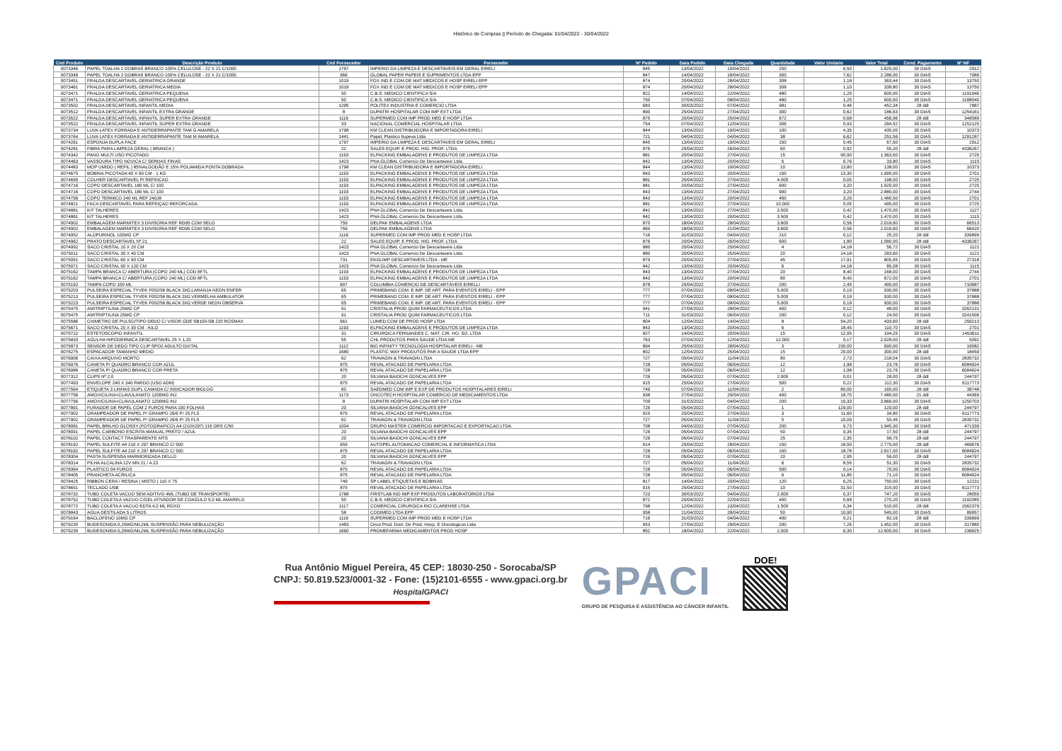Histórico de Compras || Período de Chegada: 01/04/2022 - 30/04/2022
| Cód Produto | Descrição Produto | Cód Fornecedor | Fornecedor | Nº Pedido | Data Pedido | Data Chegada | Quantidade | Valor Unitário | Valor Total | Cond. Pagamento | Nº NF |
| --- | --- | --- | --- | --- | --- | --- | --- | --- | --- | --- | --- |
| 0073346 | PAPEL TOALHA 2 DOBRAS BRANCO 100% CELULOSE - 22 X 21 C/1000 | 1797 | IMPERIO DA LIMPEZA E DESCARTAVEIS EM GERAL EIRELI | 845 | 13/04/2022 | 19/04/2022 | 250 | 6,50 | 1.625,00 | 30 DIAS | 2912 |
| 0073346 | PAPEL TOALHA 2 DOBRAS BRANCO 100% CELULOSE - 22 X 21 C/1000 | 966 | GLOBAL PAPER PAPEIS E SUPRIMENTOS LTDA EPP | 847 | 14/04/2022 | 18/04/2022 | 300 | 7,62 | 2.286,00 | 30 DIAS | 7989 |
| 0073451 | FRALDA DESCARTAVEL GERIATRICA GRANDE | 1019 | FOX IND E COM DE MAT MEDICOS E HOSP EIRELI EPP | 874 | 20/04/2022 | 28/04/2022 | 308 | 1,18 | 363,44 | 30 DIAS | 13750 |
| 0073461 | FRALDA DESCARTAVEL GERIATRICA MEDIA | 1019 | FOX IND E COM DE MAT MEDICOS E HOSP EIRELI EPP | 874 | 20/04/2022 | 28/04/2022 | 308 | 1,10 | 338,80 | 30 DIAS | 13750 |
| 0073471 | FRALDA DESCARTAVEL GERIATRICA PEQUENA | 50 | C.B.S. MEDICO CIENTIFICA S/A | 822 | 14/04/2022 | 22/04/2022 | 480 | 1,25 | 600,00 | 30 DIAS | 1191946 |
| 0073471 | FRALDA DESCARTAVEL GERIATRICA PEQUENA | 50 | C.B.S. MEDICO CIENTIFICA S/A | 750 | 07/04/2022 | 08/04/2022 | 480 | 1,25 | 600,00 | 30 DIAS | 1188040 |
| 0073502 | FRALDA DESCARTAVEL INFANTIL MEDIA | 1295 | POLITEX INDUSTRIA E COMERCIO LTDA | 683 | 30/03/2022 | 07/04/2022 | 981 | 0,46 | 452,34 | 28 ddl | 7887 |
| 0073512 | FRALDA DESCARTAVEL INFANTIL EXTRA GRANDE | 8 | DUPATRI HOSPITALAR COM IMP EXT LTDA | 890 | 25/04/2022 | 27/04/2022 | 300 | 0,62 | 186,63 | 30 DIAS | 1254161 |
| 0073522 | FRALDA DESCARTAVEL INFANTIL SUPER EXTRA GRANDE | 1116 | SUPERMED COM IMP PROD MED E HOSP LTDA | 875 | 20/04/2022 | 25/04/2022 | 672 | 0,68 | 456,96 | 28 ddl | 348589 |
| 0073522 | FRALDA DESCARTAVEL INFANTIL SUPER EXTRA GRANDE | 33 | NACIONAL COMERCIAL HOSPITALAR LTDA | 754 | 07/04/2022 | 12/04/2022 | 306 | 0,93 | 284,52 | 30 DIAS | 1252125 |
| 0073734 | LUVA LATEX FORRADA E ANTIDERRAPANTE TAM G AMARELA | 1798 | KM CLEAN DISTRIBUIDORA E IMPORTADORA EIRELI | 844 | 13/04/2022 | 19/04/2022 | 100 | 4,35 | 435,00 | 30 DIAS | 10373 |
| 0073764 | LUVA LATEX FORRADA E ANTIDERRAPANTE TAM M AMARELA | 1441 | Papel, Plastico Itupeva Ltda | 721 | 04/04/2022 | 04/04/2022 | 38 | 6,62 | 251,56 | 30 DIAS | 1291287 |
| 0074261 | ESPONJA DUPLA FACE | 1797 | IMPERIO DA LIMPEZA E DESCARTAVEIS EM GERAL EIRELI | 845 | 13/04/2022 | 19/04/2022 | 150 | 0,45 | 67,50 | 30 DIAS | 2912 |
| 0074281 | FIBRA PARA LIMPEZA GERAL ( BRANCA ) | 22 | SALES EQUIP. E PROD. HIG. PROF. LTDA | 876 | 20/04/2022 | 26/04/2022 | 60 | 0,92 | 55,20 | 28 ddl | 4336267 |
| 0074342 | PANO MULTI USO PICOTADO | 1193 | ELPACKING EMBALAGENS E PRODUTOS DE LIMPEZA LTDA | 881 | 20/04/2022 | 27/04/2022 | 15 | 90,90 | 1.363,50 | 30 DIAS | 2725 |
| 0074463 | VASSOURA TIPO NOVICA C/ SERDAS FINAS | 1423 | PNA GLOBAL Comercio De Descartaveis Ltda | 842 | 13/04/2022 | 20/04/2022 | 5 | 6,76 | 33,80 | 30 DIAS | 1115 |
| 0074483 | MOP UMIDO ( REFIL ) 85%ALGODÃO E 15% POLIAMIDA PONTA DOBRADA | 1798 | KM CLEAN DISTRIBUIDORA E IMPORTADORA EIRELI | 844 | 13/04/2022 | 19/04/2022 | 10 | 13,80 | 138,00 | 30 DIAS | 10373 |
| 0074675 | BOBINA PICOTADA 40 X 60 CM - 1 KG | 1193 | ELPACKING EMBALAGENS E PRODUTOS DE LIMPEZA LTDA | 843 | 13/04/2022 | 20/04/2022 | 150 | 13,30 | 1.995,00 | 30 DIAS | 2701 |
| 0074695 | COLHER DESCARTAVEL P/ REFEICAO | 1193 | ELPACKING EMBALAGENS E PRODUTOS DE LIMPEZA LTDA | 881 | 20/04/2022 | 27/04/2022 | 4.000 | 0,05 | 198,00 | 30 DIAS | 2725 |
| 0074716 | COPO DESCARTAVEL 180 ML C/ 100 | 1193 | ELPACKING EMBALAGENS E PRODUTOS DE LIMPEZA LTDA | 881 | 20/04/2022 | 27/04/2022 | 600 | 3,20 | 1.920,00 | 30 DIAS | 2725 |
| 0074716 | COPO DESCARTAVEL 180 ML C/ 100 | 1193 | ELPACKING EMBALAGENS E PRODUTOS DE LIMPEZA LTDA | 843 | 13/04/2022 | 27/04/2022 | 900 | 3,20 | 2.880,00 | 30 DIAS | 2744 |
| 0074756 | COPO TERMICO 240 ML REF 240J8 | 1193 | ELPACKING EMBALAGENS E PRODUTOS DE LIMPEZA LTDA | 843 | 13/04/2022 | 20/04/2022 | 450 | 3,29 | 1.480,50 | 30 DIAS | 2701 |
| 0074821 | FACA DESCARTAVEL PARA REFEIÇAO REFORCADA | 1193 | ELPACKING EMBALAGENS E PRODUTOS DE LIMPEZA LTDA | 881 | 20/04/2022 | 27/04/2022 | 10.000 | 0,05 | 495,00 | 30 DIAS | 2725 |
| 0074881 | KIT TALHERES | 1423 | PNA GLOBAL Comercio De Descartaveis Ltda | 842 | 13/04/2022 | 27/04/2022 | 3.500 | 0,42 | 1.470,00 | 30 DIAS | 1127 |
| 0074881 | KIT TALHERES | 1423 | PNA GLOBAL Comercio De Descartaveis Ltda | 842 | 13/04/2022 | 20/04/2022 | 3.500 | 0,42 | 1.470,00 | 30 DIAS | 1115 |
| 0074902 | EMBALAGEM MARMITEX 3 DIVISORIA REF RD95 COM SELO | 759 | DELPAK EMBALAGENS LTDA | 870 | 18/04/2022 | 28/04/2022 | 3.600 | 0,56 | 2.019,60 | 30 DIAS | 66513 |
| 0074902 | EMBALAGEM MARMITEX 3 DIVISORIA REF RD95 COM SELO | 759 | DELPAK EMBALAGENS LTDA | 869 | 18/04/2022 | 21/04/2022 | 3.600 | 0,56 | 2.019,60 | 30 DIAS | 66420 |
| 0074952 | ALOPURINOL 100MG CP | 1116 | SUPERMED COM IMP PROD MED E HOSP LTDA | 716 | 31/03/2022 | 04/04/2022 | 210 | 0,12 | 25,20 | 28 ddl | 339899 |
| 0074962 | PRATO DESCARTAVEL Nº 21 | 22 | SALES EQUIP. E PROD. HIG. PROF. LTDA | 876 | 20/04/2022 | 26/04/2022 | 600 | 1,80 | 1.080,00 | 28 ddl | 4336267 |
| 0074992 | SACO CRISTAL 10 X 20 CM | 1423 | PNA GLOBAL Comercio De Descartaveis Ltda | 880 | 20/04/2022 | 25/04/2022 | 4 | 14,18 | 56,72 | 30 DIAS | 1121 |
| 0075011 | SACO CRISTAL 30 X 40 CM | 1423 | PNA GLOBAL Comercio De Descartaveis Ltda | 880 | 20/04/2022 | 25/04/2022 | 20 | 14,18 | 283,60 | 30 DIAS | 1121 |
| 0075051 | SACO CRISTAL 60 X 90 CM | 731 | EKOLIMP DESCARTAVEIS LTDA - ME | 879 | 20/04/2022 | 27/04/2022 | 45 | 17,91 | 805,95 | 30 DIAS | 27318 |
| 0075071 | SACO CRISTAL 90 X 120 CM | 1423 | PNA GLOBAL Comercio De Descartaveis Ltda | 842 | 13/04/2022 | 20/04/2022 | 6 | 14,18 | 85,08 | 30 DIAS | 1115 |
| 0075162 | TAMPA BRANCA C/ ABERTURA (COPO 240 ML) COD 8FTL | 1193 | ELPACKING EMBALAGENS E PRODUTOS DE LIMPEZA LTDA | 843 | 13/04/2022 | 27/04/2022 | 20 | 8,40 | 168,00 | 30 DIAS | 2744 |
| 0075162 | TAMPA BRANCA C/ ABERTURA (COPO 240 ML) COD 8FTL | 1193 | ELPACKING EMBALAGENS E PRODUTOS DE LIMPEZA LTDA | 843 | 13/04/2022 | 20/04/2022 | 80 | 8,40 | 672,00 | 30 DIAS | 2701 |
| 0075192 | TAMPA COPO 100 ML | 607 | COLUMBIA COMERCIO DE DESCARTÁVEIS EIRELLI | 878 | 20/04/2022 | 27/04/2022 | 200 | 2,45 | 490,00 | 30 DIAS | 710687 |
| 0075203 | PULSEIRA ESPECIAL TYVEK F002/56 BLACK DIG.LARANJA NEON ENFER | 65 | PRIMEBAND COM. E IMP. DE ART. PARA EVENTOS EIRELI - EPP | 777 | 07/04/2022 | 08/04/2022 | 5.000 | 0,19 | 930,00 | 30 DIAS | 37888 |
| 0075213 | PULSEIRA ESPECIAL TYVEK F002/56 BLACK DIG.VERMELHA AMBULATOR | 65 | PRIMEBAND COM. E IMP. DE ART. PARA EVENTOS EIRELI - EPP | 777 | 07/04/2022 | 08/04/2022 | 5.000 | 0,19 | 930,00 | 30 DIAS | 37888 |
| 0075223 | PULSEIRA ESPECIAL TYVEK F002/56 BLACK DIG.VERDE NEON OBSERVA | 65 | PRIMEBAND COM. E IMP. DE ART. PARA EVENTOS EIRELI - EPP | 777 | 07/04/2022 | 08/04/2022 | 5.000 | 0,19 | 930,00 | 30 DIAS | 37888 |
| 0075475 | AMITRIPTILINA 25MG CP | 91 | CRISTALIA PROD QUIM FARMACEUTICOS LTDA | 941 | 27/04/2022 | 28/04/2022 | 400 | 0,12 | 48,00 | 30 DIAS | 3262131 |
| 0075475 | AMITRIPTILINA 25MG CP | 91 | CRISTALIA PROD QUIM FARMACEUTICOS LTDA | 711 | 31/03/2022 | 06/04/2022 | 200 | 0,12 | 24,00 | 30 DIAS | 3241506 |
| 0075586 | OXIMETRO DE PULSO/TIPO DEDO C/ VISOR GDE SB100-SB 220 ROSMAX | 661 | LUMED COM DE PROD HOSP LTDA | 804 | 12/04/2022 | 14/04/2022 | 8 | 54,20 | 433,60 | 28 ddl | 259213 |
| 0075671 | SACO CRISTAL 20 X 30 CM - KILO | 1193 | ELPACKING EMBALAGENS E PRODUTOS DE LIMPEZA LTDA | 843 | 13/04/2022 | 20/04/2022 | 6 | 18,45 | 110,70 | 30 DIAS | 2701 |
| 0075722 | ESTETOSCOPIO INFANTIL | 31 | CIRURGICA FERNANDES C. MAT. CIR. HO. SO. LTDA | 827 | 14/04/2022 | 20/04/2022 | 15 | 12,95 | 194,25 | 30 DIAS | 1453611 |
| 0075833 | AGULHA HIPODERMICA DESCARTAVEL 25 X 1,20 | 55 | CHL PRODUTOS PARA SAUDE LTDA ME | 763 | 07/04/2022 | 12/04/2022 | 12.000 | 0,17 | 2.028,00 | 28 ddl | 5092 |
| 0075873 | SENSOR DE DEDO TIPO CLIP SPO2 ADULTO DIXTAL | 1112 | BIO INFINITY TECNOLOGIA HOSPITALAR EIRELI - ME | 894 | 25/04/2022 | 28/04/2022 | 3 | 230,00 | 690,00 | 30 DIAS | 19082 |
| 0076275 | ESPACADOR TAMANHO MEDIO | 1680 | PLASTIC WAY PRODUTOS PAR A SAUDE LTDA EPP | 802 | 12/04/2022 | 25/04/2022 | 15 | 20,00 | 300,00 | 28 ddl | 18459 |
| 0076906 | CAIXA ARQUIVO MORTO | 62 | TRAVAGIN & TRAVAGIN LTDA | 727 | 05/04/2022 | 11/04/2022 | 80 | 2,73 | 218,04 | 30 DIAS | 2835732 |
| 0076976 | CANETA P/ QUADRO BRANCO COR AZUL | 875 | REVAL ATACADO DE PAPELARIA LTDA | 728 | 05/04/2022 | 06/04/2022 | 12 | 1,98 | 23,76 | 30 DIAS | 6084924 |
| 0076986 | CANETA P/ QUADRO BRANCO COR PRETA | 875 | REVAL ATACADO DE PAPELARIA LTDA | 728 | 05/04/2022 | 06/04/2022 | 12 | 1,98 | 23,76 | 30 DIAS | 6084924 |
| 0077312 | CLIPS Nº 2,0 | 20 | SILVANA BAIOCHI GONCALVES EPP | 726 | 05/04/2022 | 07/04/2022 | 2.000 | 0,01 | 28,00 | 28 ddl | 244797 |
| 0077493 | ENVELOPE 240 X 340 PARDO (USO ADM) | 875 | REVAL ATACADO DE PAPELARIA LTDA | 915 | 25/04/2022 | 27/04/2022 | 500 | 0,22 | 112,30 | 30 DIAS | 6117773 |
| 0077564 | ETIQUETA 3 LINHAS DUPL CAMADA C/ INDICADOR BIOLOG | 60 | SAEDMED COM IMP E EXP DE PRODUTOS HOSPITALARES EIRELI | 749 | 07/04/2022 | 11/04/2022 | 2 | 80,00 | 160,00 | 28 ddl | 38748 |
| 0077756 | AMOXICILINA+CLAVULANATO 1200MG INJ | 1173 | ONCOTECH HOSPITALAR COMERCIO DE MEDICAMENTOS LTDA | 938 | 27/04/2022 | 29/04/2022 | 400 | 18,70 | 7.480,00 | 21 ddl | 44369 |
| 0077756 | AMOXICILINA+CLAVULANATO 1200MG INJ | 8 | DUPATRI HOSPITALAR COM IMP EXT LTDA | 709 | 31/03/2022 | 04/04/2022 | 200 | 19,33 | 3.866,00 | 30 DIAS | 1250703 |
| 0077891 | FURADOR DE PAPEL COM 2 FUROS PARA 100 FOLHAS | 20 | SILVANA BAIOCHI GONCALVES EPP | 726 | 05/04/2022 | 07/04/2022 | 1 | 129,00 | 129,00 | 28 ddl | 244797 |
| 0077902 | GRAMPEADOR DE PAPEL P/ GRAMPO 26/6 P/ 25 FLS | 875 | REVAL ATACADO DE PAPELARIA LTDA | 915 | 25/04/2022 | 27/04/2022 | 3 | 11,60 | 34,80 | 30 DIAS | 6117773 |
| 0077902 | GRAMPEADOR DE PAPEL P/ GRAMPO 26/6 P/ 25 FLS | 62 | TRAVAGIN & TRAVAGIN LTDA | 727 | 05/04/2022 | 11/04/2022 | 5 | 10,09 | 50,45 | 30 DIAS | 2835732 |
| 0078081 | PAPEL BRILHO GLOSSY (FOTOGRAFICO) A4 (210X297) 115 GRS C/50 | 1004 | GRUPO MASTER COMERCIO IMPORTACAO E EXPORTACAO LTDA | 708 | 04/04/2022 | 07/04/2022 | 200 | 9,73 | 1.945,30 | 30 DIAS | 471339 |
| 0078091 | PAPEL CARBONO ESCRITA MANUAL PRETO / AZUL | 20 | SILVANA BAIOCHI GONCALVES EPP | 726 | 05/04/2022 | 07/04/2022 | 50 | 0,35 | 17,50 | 28 ddl | 244797 |
| 0078102 | PAPEL CONTACT TRASPARENTE MTS | 20 | SILVANA BAIOCHI GONCALVES EPP | 726 | 05/04/2022 | 07/04/2022 | 25 | 2,35 | 58,75 | 28 ddl | 244797 |
| 0078192 | PAPEL SULFITE A4 210 X 297 BRANCO C/ 500 | 659 | AUTOPEL AUTOMACAO COMERCIAL E INFORMATICA LTDA | 914 | 25/04/2022 | 28/04/2022 | 150 | 18,50 | 2.775,00 | 28 ddl | 469676 |
| 0078192 | PAPEL SULFITE A4 210 X 297 BRANCO C/ 500 | 875 | REVAL ATACADO DE PAPELARIA LTDA | 728 | 05/04/2022 | 06/04/2022 | 150 | 18,78 | 2.817,00 | 30 DIAS | 6084924 |
| 0078304 | PASTA SUSPENSA MARMORIZADA DELLO | 20 | SILVANA BAIOCHI GONCALVES EPP | 726 | 05/04/2022 | 07/04/2022 | 20 | 2,95 | 59,00 | 28 ddl | 244797 |
| 0078314 | PILHA ALCALINA 12V MN 21 / A 23 | 62 | TRAVAGIN & TRAVAGIN LTDA | 727 | 05/04/2022 | 11/04/2022 | 6 | 8,55 | 51,30 | 30 DIAS | 2835732 |
| 0078364 | PLASTICO 04 FUROS | 875 | REVAL ATACADO DE PAPELARIA LTDA | 728 | 05/04/2022 | 06/04/2022 | 500 | 0,14 | 70,00 | 30 DIAS | 6084924 |
| 0078405 | PRANCHETA ACRILICA | 875 | REVAL ATACADO DE PAPELARIA LTDA | 728 | 05/04/2022 | 06/04/2022 | 6 | 11,85 | 71,10 | 30 DIAS | 6084924 |
| 0078425 | RIBBON CERA / RESINA ( MISTO ) 110 X 75 | 749 | SP LABEL ETIQUETAS E BOBINAS | 817 | 14/04/2022 | 20/04/2022 | 120 | 6,25 | 750,00 | 30 DIAS | 12231 |
| 0078651 | TECLADO USB | 875 | REVAL ATACADO DE PAPELARIA LTDA | 915 | 25/04/2022 | 27/04/2022 | 10 | 31,50 | 315,00 | 30 DIAS | 6117773 |
| 0078732 | TUBO COLETA VACUO SEM ADITIVO 4ML (TUBO DE TRANSPORTE) | 1788 | FIRSTLAB IND IMP EXP PRODUTOS LABORATORIOS LTDA | 723 | 30/03/2022 | 04/04/2022 | 2.000 | 0,37 | 747,20 | 30 DIAS | 28059 |
| 0078752 | TUBO COLETA A VACUO C/GEL ATIVADOR DE COAGULO 5,0 ML AMARELO | 50 | C.B.S. MEDICO CIENTIFICA S/A | 872 | 20/04/2022 | 22/04/2022 | 400 | 0,68 | 270,20 | 30 DIAS | 1192085 |
| 0078772 | TUBO COLETA A VACUO EDTA 4,0 ML ROXO | 1117 | COMERCIAL CIRURGICA RIO CLARENSE LTDA | 798 | 12/04/2022 | 13/04/2022 | 1.500 | 0,34 | 510,00 | 28 ddl | 1562379 |
| 0078843 | AGUA DESTILADA 5 LITROS | 58 | CODIMED LTDA EPP | 958 | 21/04/2022 | 28/04/2022 | 50 | 10,90 | 545,00 | 30 DIAS | 89957 |
| 0079164 | BACLOFENO 10MG CP | 1116 | SUPERMED COM IMP PROD MED E HOSP LTDA | 716 | 31/03/2022 | 04/04/2022 | 400 | 0,21 | 82,16 | 28 ddl | 339899 |
| 0079235 | BUDESONIDA 0,25MG/ML2ML SUSPENSÃO PARA NEBULIZAÇÃO | 1483 | Onco Prod. Distr. De Prod. Hosp. E Oncologicos Ltda | 953 | 27/04/2022 | 29/04/2022 | 200 | 7,26 | 1.452,00 | 30 DIAS | 317885 |
| 0079235 | BUDESONIDA 0,25MG/ML2ML SUSPENSÃO PARA NEBULIZAÇÃO | 1660 | PROMEFARMA MEDICAMENTOS PROD HOSP | 852 | 18/04/2022 | 22/04/2022 | 2.000 | 6,30 | 12.600,00 | 30 DIAS | 236825 |
Rua Antônio Miguel Pereira, 45 CEP: 18030-250 - Sorocaba/SP
CNPJ: 50.819.523/0001-32 - Fone: (15)2101-6555 - www.gpaci.org.br
HospitalGPACI
GPACI
GRUPO DE PESQUISA E ASSISTÊNCIA AO CÂNCER INFANTIL
DOE!